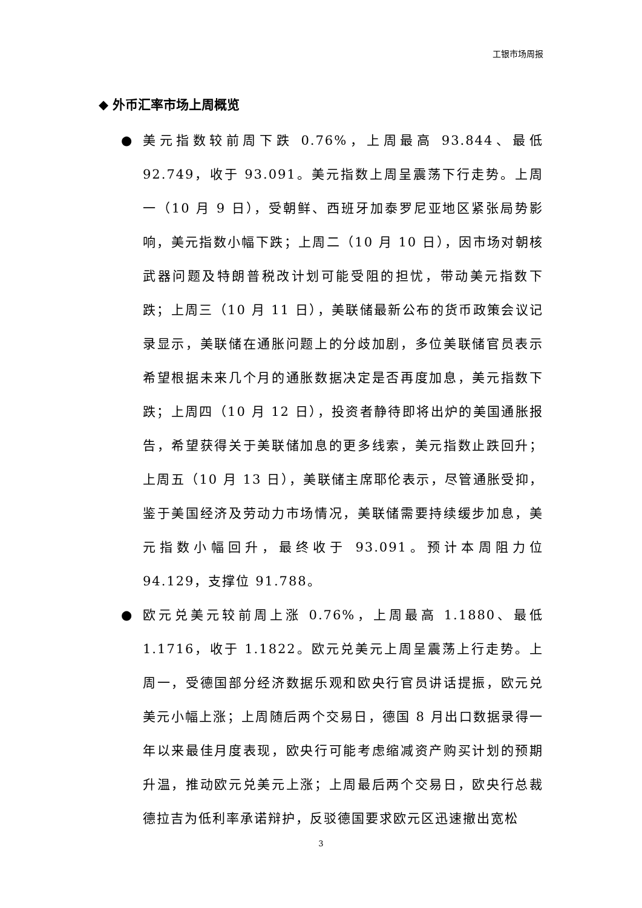工银市场周报
◆ 外币汇率市场上周概览
● 美元指数较前周下跌 0.76%，上周最高 93.844、最低 92.749，收于 93.091。美元指数上周呈震荡下行走势。上周一（10 月 9 日），受朝鲜、西班牙加泰罗尼亚地区紧张局势影响，美元指数小幅下跌；上周二（10 月 10 日），因市场对朝核武器问题及特朗普税改计划可能受阻的担忧，带动美元指数下跌；上周三（10 月 11 日），美联储最新公布的货币政策会议记录显示，美联储在通胀问题上的分歧加剧，多位美联储官员表示希望根据未来几个月的通胀数据决定是否再度加息，美元指数下跌；上周四（10 月 12 日），投资者静待即将出炉的美国通胀报告，希望获得关于美联储加息的更多线索，美元指数止跌回升；上周五（10 月 13 日），美联储主席耶伦表示，尽管通胀受抑，鉴于美国经济及劳动力市场情况，美联储需要持续缓步加息，美元指数小幅回升，最终收于 93.091。预计本周阻力位 94.129，支撑位 91.788。
● 欧元兑美元较前周上涨 0.76%，上周最高 1.1880、最低 1.1716，收于 1.1822。欧元兑美元上周呈震荡上行走势。上周一，受德国部分经济数据乐观和欧央行官员讲话提振，欧元兑美元小幅上涨；上周随后两个交易日，德国 8 月出口数据录得一年以来最佳月度表现，欧央行可能考虑缩减资产购买计划的预期升温，推动欧元兑美元上涨；上周最后两个交易日，欧央行总裁德拉吉为低利率承诺辩护，反驳德国要求欧元区迅速撤出宽松
3